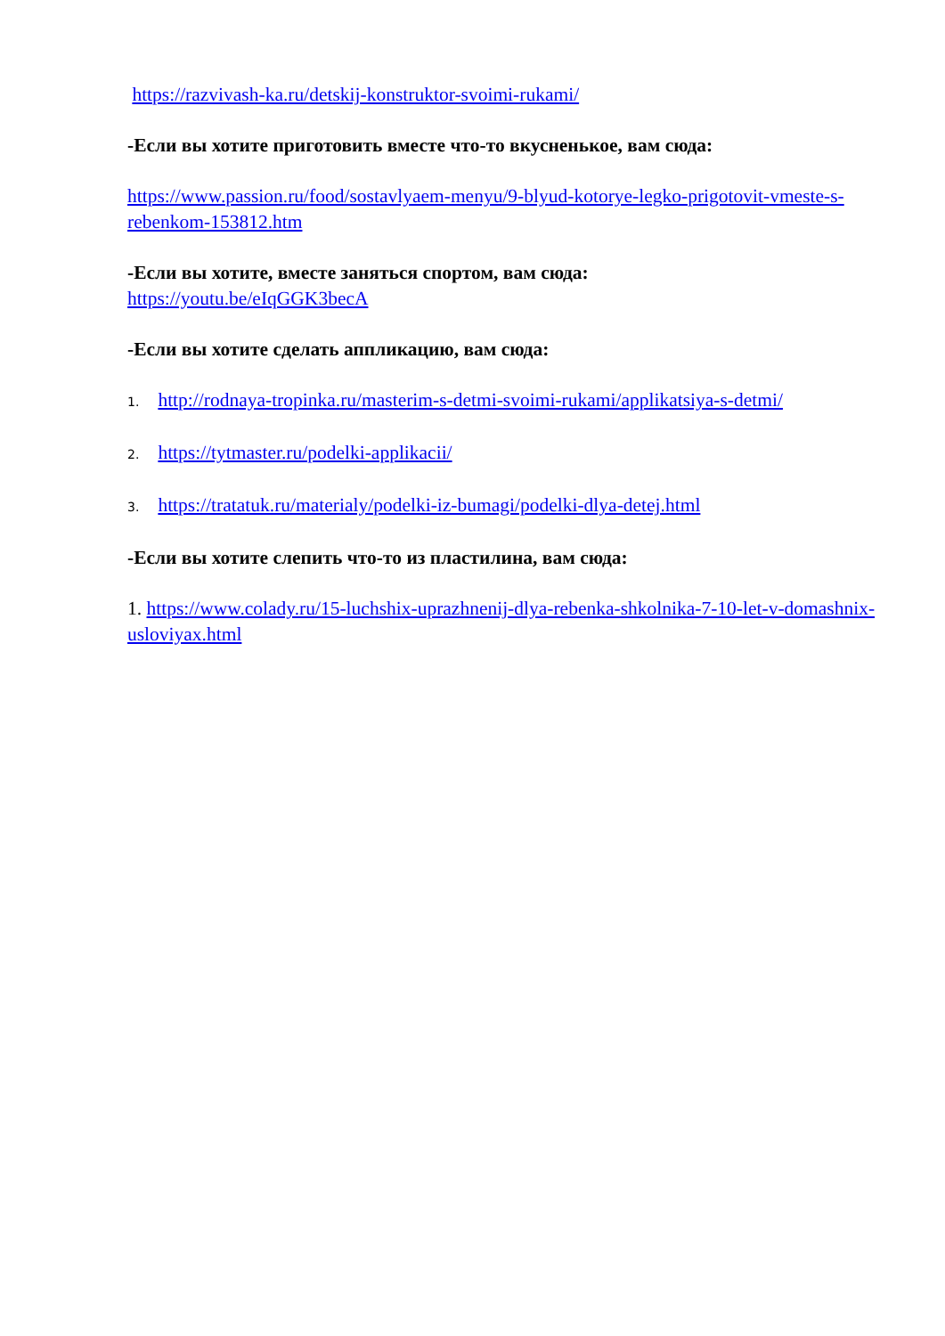https://razvivash-ka.ru/detskij-konstruktor-svoimi-rukami/
-Если вы хотите приготовить вместе что-то вкусненькое, вам сюда:
https://www.passion.ru/food/sostavlyaem-menyu/9-blyud-kotorye-legko-prigotovit-vmeste-s- rebenkom-153812.htm
-Если вы хотите, вместе заняться спортом, вам сюда:
https://youtu.be/eIqGGK3becA
-Если вы хотите сделать аппликацию, вам сюда:
1. http://rodnaya-tropinka.ru/masterim-s-detmi-svoimi-rukami/applikatsiya-s-detmi/
2. https://tytmaster.ru/podelki-applikacii/
3. https://tratatuk.ru/materialy/podelki-iz-bumagi/podelki-dlya-detej.html
-Если вы хотите слепить что-то из пластилина, вам сюда:
1. https://www.colady.ru/15-luchshix-uprazhnenij-dlya-rebenka-shkolnika-7-10-let-v-domashnix- usloviyax.html